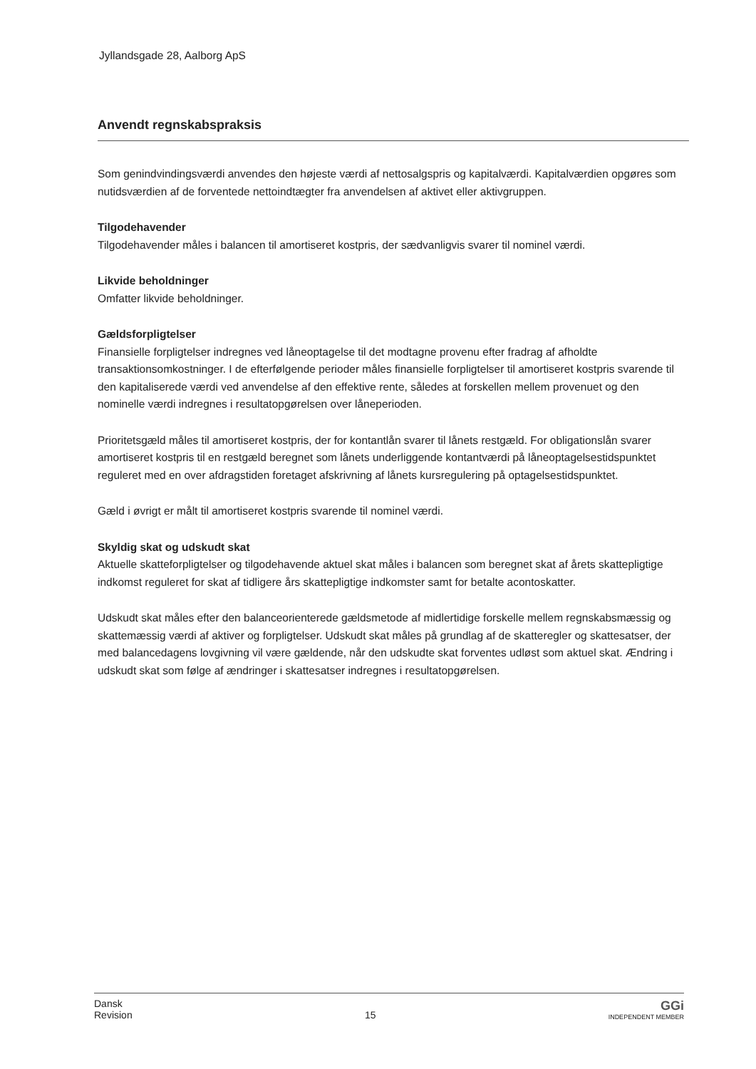Jyllandsgade 28, Aalborg ApS
Anvendt regnskabspraksis
Som genindvindingsværdi anvendes den højeste værdi af nettosalgspris og kapitalværdi. Kapitalværdien opgøres som nutidsværdien af de forventede nettoindtægter fra anvendelsen af aktivet eller aktivgruppen.
Tilgodehavender
Tilgodehavender måles i balancen til amortiseret kostpris, der sædvanligvis svarer til nominel værdi.
Likvide beholdninger
Omfatter likvide beholdninger.
Gældsforpligtelser
Finansielle forpligtelser indregnes ved låneoptagelse til det modtagne provenu efter fradrag af afholdte transaktionsomkostninger. I de efterfølgende perioder måles finansielle forpligtelser til amortiseret kostpris svarende til den kapitaliserede værdi ved anvendelse af den effektive rente, således at forskellen mellem provenuet og den nominelle værdi indregnes i resultatopgørelsen over låneperioden.
Prioritetsgæld måles til amortiseret kostpris, der for kontantlån svarer til lånets restgæld. For obligationslån svarer amortiseret kostpris til en restgæld beregnet som lånets underliggende kontantværdi på låneoptagelsestidspunktet reguleret med en over afdragstiden foretaget afskrivning af lånets kursregulering på optagelsestidspunktet.
Gæld i øvrigt er målt til amortiseret kostpris svarende til nominel værdi.
Skyldig skat og udskudt skat
Aktuelle skatteforpligtelser og tilgodehavende aktuel skat måles i balancen som beregnet skat af årets skattepligtige indkomst reguleret for skat af tidligere års skattepligtige indkomster samt for betalte acontoskatter.
Udskudt skat måles efter den balanceorienterede gældsmetode af midlertidige forskelle mellem regnskabsmæssig og skattemæssig værdi af aktiver og forpligtelser. Udskudt skat måles på grundlag af de skatteregler og skattesatser, der med balancedagens lovgivning vil være gældende, når den udskudte skat forventes udløst som aktuel skat. Ændring i udskudt skat som følge af ændringer i skattesatser indregnes i resultatopgørelsen.
Dansk
Revision
15
GGi
INDEPENDENT MEMBER